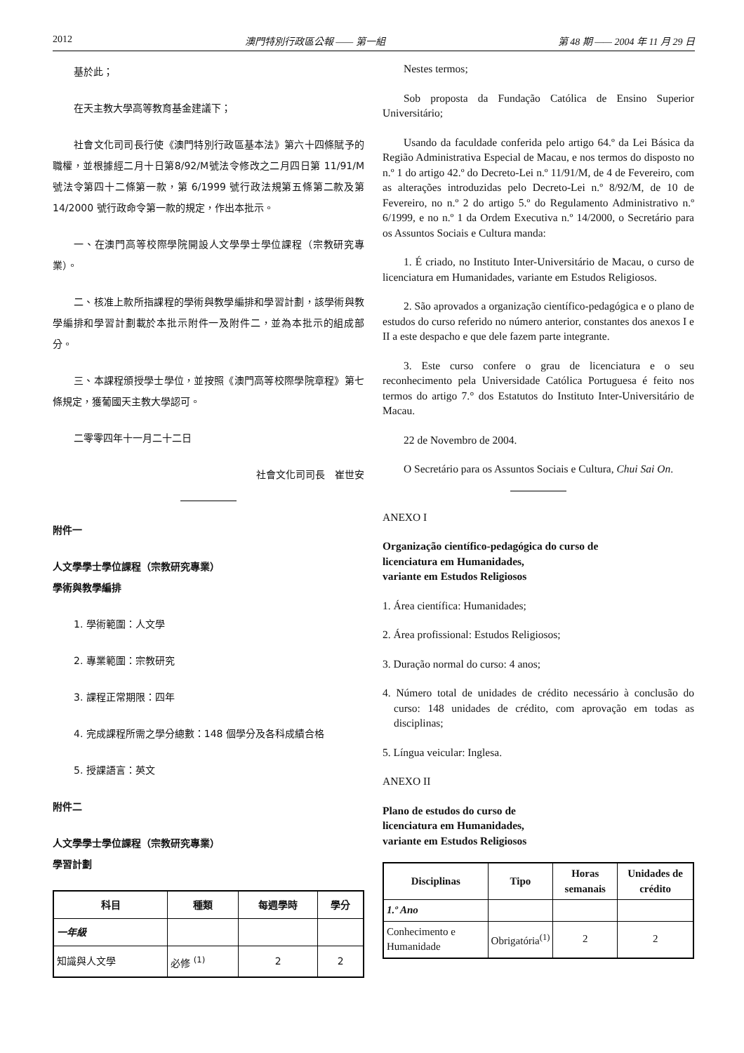2012 澳門特別行政區公報 —— 第一組 第 48 期 —— 2004 年 11 月 29 日
基於此；
在天主教大學高等教育基金建議下；
社會文化司司長行使《澳門特別行政區基本法》第六十四條賦予的職權，並根據經二月十日第8/92/M號法令修改之二月四日第 11/91/M 號法令第四十二條第一款，第 6/1999 號行政法規第五條第二款及第 14/2000 號行政命令第一款的規定，作出本批示。
一、在澳門高等校際學院開設人文學學士學位課程（宗教研究專業）。
二、核准上款所指課程的學術與教學編排和學習計劃，該學術與教學編排和學習計劃載於本批示附件一及附件二，並為本批示的組成部分。
三、本課程頒授學士學位，並按照《澳門高等校際學院章程》第七條規定，獲葡國天主教大學認可。
二零零四年十一月二十二日
社會文化司司長　崔世安
附件一
人文學學士學位課程（宗教研究專業）
學術與教學編排
1. 學術範圍：人文學
2. 專業範圍：宗教研究
3. 課程正常期限：四年
4. 完成課程所需之學分總數：148 個學分及各科成績合格
5. 授課語言：英文
附件二
人文學學士學位課程（宗教研究專業）
學習計劃
| 科目 | 種類 | 每週學時 | 學分 |
| --- | --- | --- | --- |
| 一年級 | | | |
| 知識與人文學 | 必修 <sup>(1)</sup> | 2 | 2 |
Nestes termos;
Sob proposta da Fundação Católica de Ensino Superior Universitário;
Usando da faculdade conferida pelo artigo 64.º da Lei Básica da Região Administrativa Especial de Macau, e nos termos do disposto no n.º 1 do artigo 42.º do Decreto-Lei n.º 11/91/M, de 4 de Fevereiro, com as alterações introduzidas pelo Decreto-Lei n.º 8/92/M, de 10 de Fevereiro, no n.º 2 do artigo 5.º do Regulamento Administrativo n.º 6/1999, e no n.º 1 da Ordem Executiva n.º 14/2000, o Secretário para os Assuntos Sociais e Cultura manda:
1. É criado, no Instituto Inter-Universitário de Macau, o curso de licenciatura em Humanidades, variante em Estudos Religiosos.
2. São aprovados a organização científico-pedagógica e o plano de estudos do curso referido no número anterior, constantes dos anexos I e II a este despacho e que dele fazem parte integrante.
3. Este curso confere o grau de licenciatura e o seu reconhecimento pela Universidade Católica Portuguesa é feito nos termos do artigo 7.° dos Estatutos do Instituto Inter-Universitário de Macau.
22 de Novembro de 2004.
O Secretário para os Assuntos Sociais e Cultura, Chui Sai On.
ANEXO I
Organização científico-pedagógica do curso de
licenciatura em Humanidades,
variante em Estudos Religiosos
1. Área científica: Humanidades;
2. Área profissional: Estudos Religiosos;
3. Duração normal do curso: 4 anos;
4. Número total de unidades de crédito necessário à conclusão do curso: 148 unidades de crédito, com aprovação em todas as disciplinas;
5. Língua veicular: Inglesa.
ANEXO II
Plano de estudos do curso de
licenciatura em Humanidades,
variante em Estudos Religiosos
| Disciplinas | Tipo | Horas semanais | Unidades de crédito |
| --- | --- | --- | --- |
| 1.º Ano | | | |
| Conhecimento e Humanidade | Obrigatória<sup>(1)</sup> | 2 | 2 |